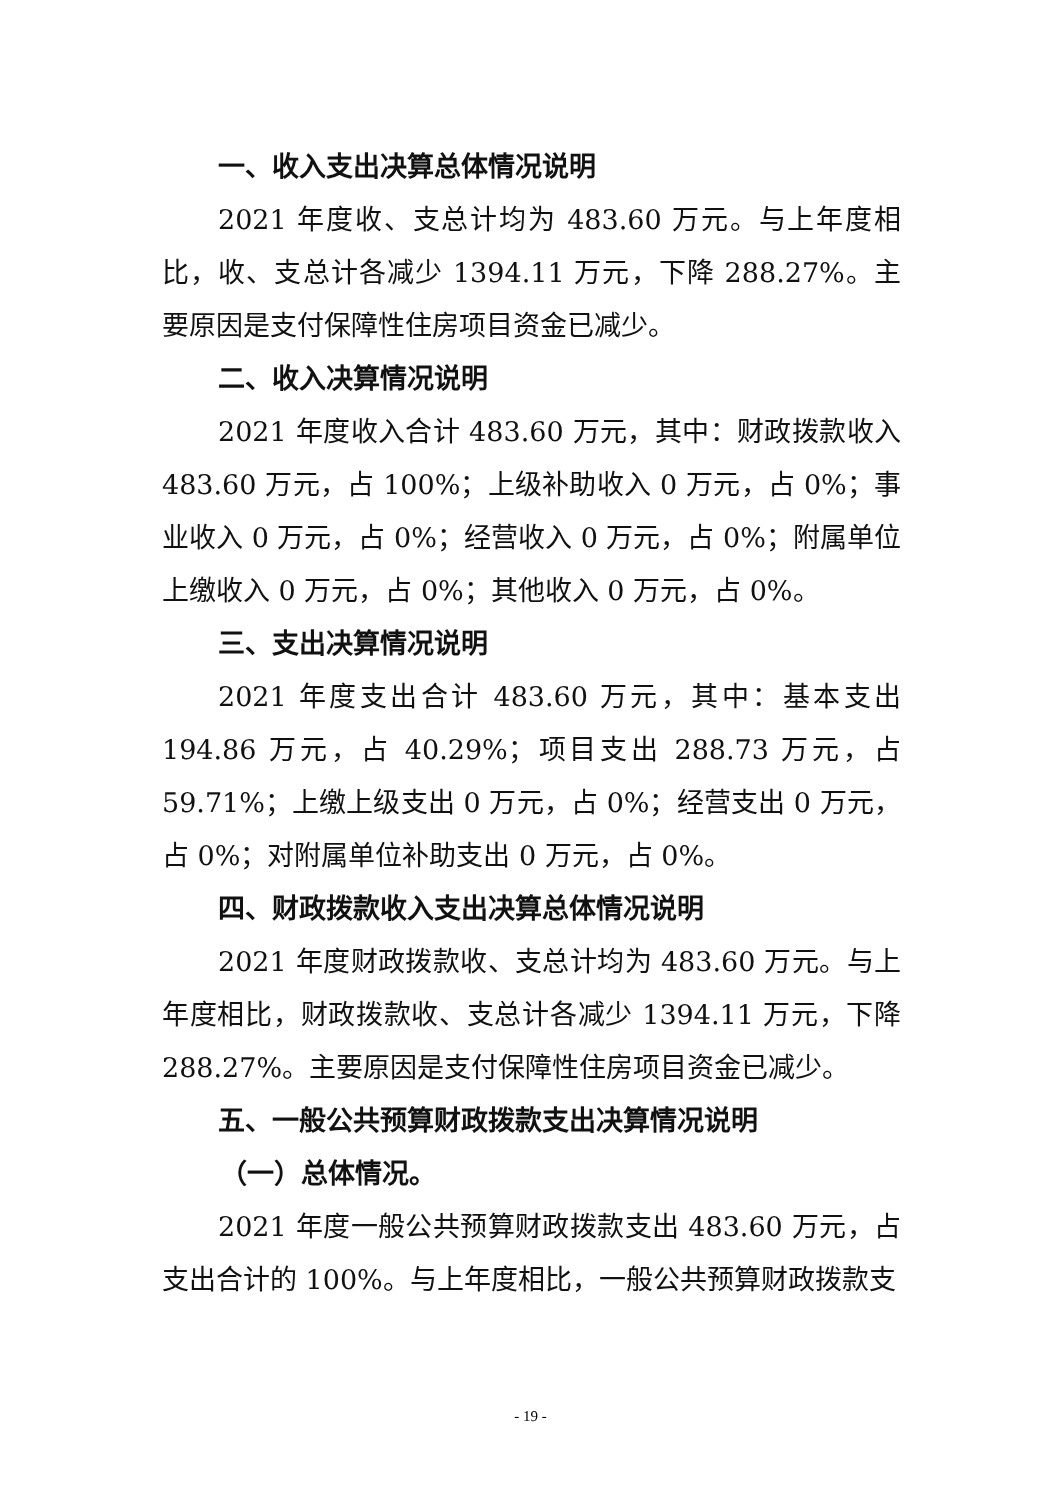一、收入支出决算总体情况说明
2021 年度收、支总计均为 483.60 万元。与上年度相比，收、支总计各减少 1394.11 万元，下降 288.27%。主要原因是支付保障性住房项目资金已减少。
二、收入决算情况说明
2021 年度收入合计 483.60 万元，其中：财政拨款收入 483.60 万元，占 100%；上级补助收入 0 万元，占 0%；事业收入 0 万元，占 0%；经营收入 0 万元，占 0%；附属单位上缴收入 0 万元，占 0%；其他收入 0 万元，占 0%。
三、支出决算情况说明
2021 年度支出合计 483.60 万元，其中：基本支出 194.86 万元，占 40.29%；项目支出 288.73 万元，占 59.71%；上缴上级支出 0 万元，占 0%；经营支出 0 万元，占 0%；对附属单位补助支出 0 万元，占 0%。
四、财政拨款收入支出决算总体情况说明
2021 年度财政拨款收、支总计均为 483.60 万元。与上年度相比，财政拨款收、支总计各减少 1394.11 万元，下降 288.27%。主要原因是支付保障性住房项目资金已减少。
五、一般公共预算财政拨款支出决算情况说明
（一）总体情况。
2021 年度一般公共预算财政拨款支出 483.60 万元，占支出合计的 100%。与上年度相比，一般公共预算财政拨款支
- 19 -